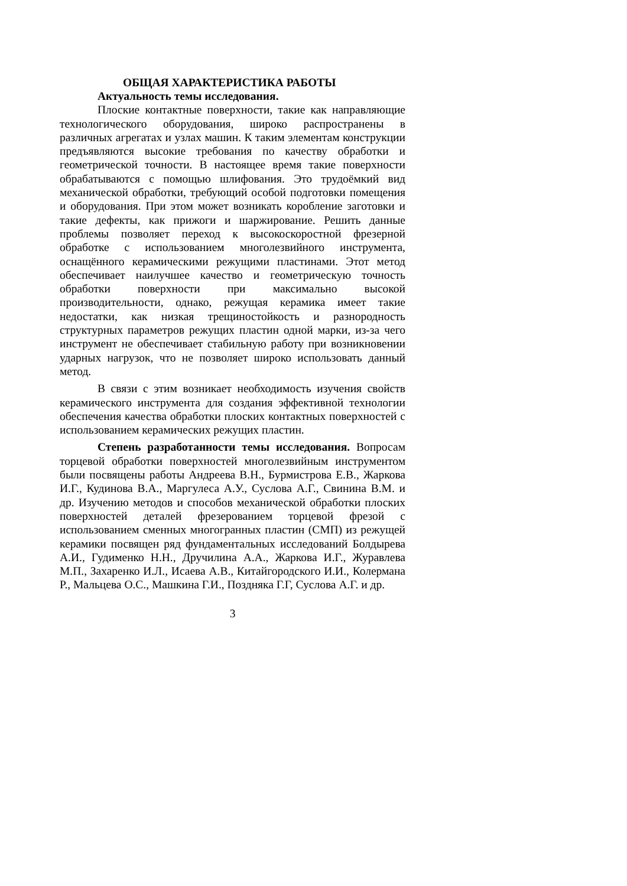ОБЩАЯ ХАРАКТЕРИСТИКА РАБОТЫ
Актуальность темы исследования.
Плоские контактные поверхности, такие как направляющие технологического оборудования, широко распространены в различных агрегатах и узлах машин. К таким элементам конструкции предъявляются высокие требования по качеству обработки и геометрической точности. В настоящее время такие поверхности обрабатываются с помощью шлифования. Это трудоёмкий вид механической обработки, требующий особой подготовки помещения и оборудования. При этом может возникать коробление заготовки и такие дефекты, как прижоги и шаржирование. Решить данные проблемы позволяет переход к высокоскоростной фрезерной обработке с использованием многолезвийного инструмента, оснащённого керамическими режущими пластинами. Этот метод обеспечивает наилучшее качество и геометрическую точность обработки поверхности при максимально высокой производительности, однако, режущая керамика имеет такие недостатки, как низкая трещиностойкость и разнородность структурных параметров режущих пластин одной марки, из-за чего инструмент не обеспечивает стабильную работу при возникновении ударных нагрузок, что не позволяет широко использовать данный метод.
В связи с этим возникает необходимость изучения свойств керамического инструмента для создания эффективной технологии обеспечения качества обработки плоских контактных поверхностей с использованием керамических режущих пластин.
Степень разработанности темы исследования. Вопросам торцевой обработки поверхностей многолезвийным инструментом были посвящены работы Андреева В.Н., Бурмистрова Е.В., Жаркова И.Г., Кудинова В.А., Маргулеса А.У., Суслова А.Г., Свинина В.М. и др. Изучению методов и способов механической обработки плоских поверхностей деталей фрезерованием торцевой фрезой с использованием сменных многогранных пластин (СМП) из режущей керамики посвящен ряд фундаментальных исследований Болдырева А.И., Гудименко Н.Н., Дручилина А.А., Жаркова И.Г., Журавлева М.П., Захаренко И.Л., Исаева А.В., Китайгородского И.И., Колермана Р., Мальцева О.С., Машкина Г.И., Поздняка Г.Г, Суслова А.Г. и др.
3